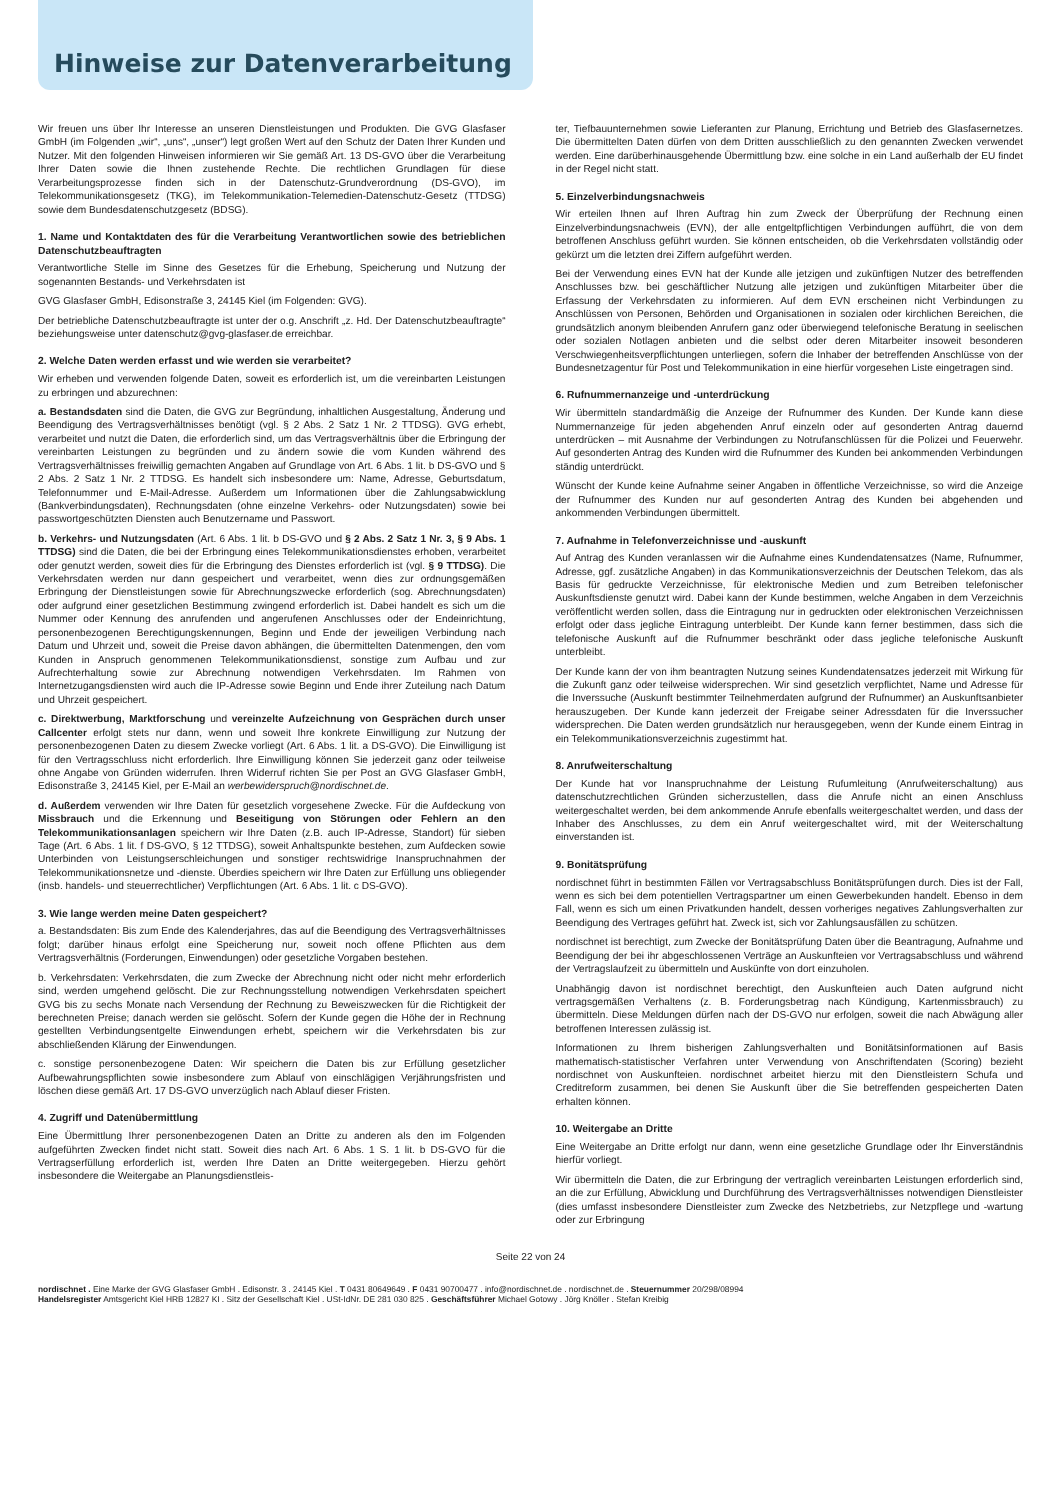Hinweise zur Datenverarbeitung
Wir freuen uns über Ihr Interesse an unseren Dienstleistungen und Produkten. Die GVG Glasfaser GmbH (im Folgenden „wir“, „uns“, „unser“) legt großen Wert auf den Schutz der Daten Ihrer Kunden und Nutzer. Mit den folgenden Hinweisen informieren wir Sie gemäß Art. 13 DS-GVO über die Verarbeitung Ihrer Daten sowie die Ihnen zustehende Rechte. Die rechtlichen Grundlagen für diese Verarbeitungsprozesse finden sich in der Datenschutz-Grundverordnung (DS-GVO), im Telekommunikationsgesetz (TKG), im Telekommunikation-Telemedien-Datenschutz-Gesetz (TTDSG) sowie dem Bundesdatenschutzgesetz (BDSG).
1. Name und Kontaktdaten des für die Verarbeitung Verantwortlichen sowie des betrieblichen Datenschutzbeauftragten
Verantwortliche Stelle im Sinne des Gesetzes für die Erhebung, Speicherung und Nutzung der sogenannten Bestands- und Verkehrsdaten ist
GVG Glasfaser GmbH, Edisonstraße 3, 24145 Kiel (im Folgenden: GVG).
Der betriebliche Datenschutzbeauftragte ist unter der o.g. Anschrift „z. Hd. Der Datenschutzbeauftragte“ beziehungsweise unter datenschutz@gvg-glasfaser.de erreichbar.
2. Welche Daten werden erfasst und wie werden sie verarbeitet?
Wir erheben und verwenden folgende Daten, soweit es erforderlich ist, um die vereinbarten Leistungen zu erbringen und abzurechnen:
a. Bestandsdaten sind die Daten, die GVG zur Begründung, inhaltlichen Ausgestaltung, Änderung und Beendigung des Vertragsverhältnisses benötigt (vgl. § 2 Abs. 2 Satz 1 Nr. 2 TTDSG). GVG erhebt, verarbeitet und nutzt die Daten, die erforderlich sind, um das Vertragsverhältnis über die Erbringung der vereinbarten Leistungen zu begründen und zu ändern sowie die vom Kunden während des Vertragsverhältnisses freiwillig gemachten Angaben auf Grundlage von Art. 6 Abs. 1 lit. b DS-GVO und § 2 Abs. 2 Satz 1 Nr. 2 TTDSG. Es handelt sich insbesondere um: Name, Adresse, Geburtsdatum, Telefonnummer und E-Mail-Adresse. Außerdem um Informationen über die Zahlungsabwicklung (Bankverbindungsdaten), Rechnungsdaten (ohne einzelne Verkehrs- oder Nutzungsdaten) sowie bei passwortgeschützten Diensten auch Benutzername und Passwort.
b. Verkehrs- und Nutzungsdaten (Art. 6 Abs. 1 lit. b DS-GVO und § 2 Abs. 2 Satz 1 Nr. 3, § 9 Abs. 1 TTDSG) sind die Daten, die bei der Erbringung eines Telekommunikationsdienstes erhoben, verarbeitet oder genutzt werden, soweit dies für die Erbringung des Dienstes erforderlich ist (vgl. § 9 TTDSG). Die Verkehrsdaten werden nur dann gespeichert und verarbeitet, wenn dies zur ordnungsgemäßen Erbringung der Dienstleistungen sowie für Abrechnungszwecke erforderlich (sog. Abrechnungsdaten) oder aufgrund einer gesetzlichen Bestimmung zwingend erforderlich ist. Dabei handelt es sich um die Nummer oder Kennung des anrufenden und angerufenen Anschlusses oder der Endeinrichtung, personenbezogenen Berechtigungskennungen, Beginn und Ende der jeweiligen Verbindung nach Datum und Uhrzeit und, soweit die Preise davon abhängen, die übermittelten Datenmengen, den vom Kunden in Anspruch genommenen Telekommunikationsdienst, sonstige zum Aufbau und zur Aufrechterhaltung sowie zur Abrechnung notwendigen Verkehrsdaten. Im Rahmen von Internetzugangsdiensten wird auch die IP-Adresse sowie Beginn und Ende ihrer Zuteilung nach Datum und Uhrzeit gespeichert.
c. Direktwerbung, Marktforschung und vereinzelte Aufzeichnung von Gesprächen durch unser Callcenter erfolgt stets nur dann, wenn und soweit Ihre konkrete Einwilligung zur Nutzung der personenbezogenen Daten zu diesem Zwecke vorliegt (Art. 6 Abs. 1 lit. a DS-GVO). Die Einwilligung ist für den Vertragsschluss nicht erforderlich. Ihre Einwilligung können Sie jederzeit ganz oder teilweise ohne Angabe von Gründen widerrufen. Ihren Widerruf richten Sie per Post an GVG Glasfaser GmbH, Edisonstraße 3, 24145 Kiel, per E-Mail an werbewiderspruch@nordischnet.de.
d. Außerdem verwenden wir Ihre Daten für gesetzlich vorgesehene Zwecke. Für die Aufdeckung von Missbrauch und die Erkennung und Beseitigung von Störungen oder Fehlern an den Telekommunikationsanlagen speichern wir Ihre Daten (z.B. auch IP-Adresse, Standort) für sieben Tage (Art. 6 Abs. 1 lit. f DS-GVO, § 12 TTDSG), soweit Anhaltspunkte bestehen, zum Aufdecken sowie Unterbinden von Leistungserschleichungen und sonstiger rechtswidrige Inanspruchnahmen der Telekommunikationsnetze und -dienste. Überdies speichern wir Ihre Daten zur Erfüllung uns obliegender (insb. handels- und steuerrechtlicher) Verpflichtungen (Art. 6 Abs. 1 lit. c DS-GVO).
3. Wie lange werden meine Daten gespeichert?
a. Bestandsdaten: Bis zum Ende des Kalenderjahres, das auf die Beendigung des Vertragsverhältnisses folgt; darüber hinaus erfolgt eine Speicherung nur, soweit noch offene Pflichten aus dem Vertragsverhältnis (Forderungen, Einwendungen) oder gesetzliche Vorgaben bestehen.
b. Verkehrsdaten: Verkehrsdaten, die zum Zwecke der Abrechnung nicht oder nicht mehr erforderlich sind, werden umgehend gelöscht. Die zur Rechnungsstellung notwendigen Verkehrsdaten speichert GVG bis zu sechs Monate nach Versendung der Rechnung zu Beweiszwecken für die Richtigkeit der berechneten Preise; danach werden sie gelöscht. Sofern der Kunde gegen die Höhe der in Rechnung gestellten Verbindungsentgelte Einwendungen erhebt, speichern wir die Verkehrsdaten bis zur abschließenden Klärung der Einwendungen.
c. sonstige personenbezogene Daten: Wir speichern die Daten bis zur Erfüllung gesetzlicher Aufbewahrungspflichten sowie insbesondere zum Ablauf von einschlägigen Verjährungsfristen und löschen diese gemäß Art. 17 DS-GVO unverzüglich nach Ablauf dieser Fristen.
4. Zugriff und Datenübermittlung
Eine Übermittlung Ihrer personenbezogenen Daten an Dritte zu anderen als den im Folgenden aufgeführten Zwecken findet nicht statt. Soweit dies nach Art. 6 Abs. 1 S. 1 lit. b DS-GVO für die Vertragserfüllung erforderlich ist, werden Ihre Daten an Dritte weitergegeben. Hierzu gehört insbesondere die Weitergabe an Planungsdienstleis-
ter, Tiefbauunternehmen sowie Lieferanten zur Planung, Errichtung und Betrieb des Glasfasernetzes. Die übermittelten Daten dürfen von dem Dritten ausschließlich zu den genannten Zwecken verwendet werden. Eine darüberhinausgehende Übermittlung bzw. eine solche in ein Land außerhalb der EU findet in der Regel nicht statt.
5. Einzelverbindungsnachweis
Wir erteilen Ihnen auf Ihren Auftrag hin zum Zweck der Überprüfung der Rechnung einen Einzelverbindungsnachweis (EVN), der alle entgeltpflichtigen Verbindungen aufführt, die von dem betroffenen Anschluss geführt wurden. Sie können entscheiden, ob die Verkehrsdaten vollständig oder gekürzt um die letzten drei Ziffern aufgeführt werden.
Bei der Verwendung eines EVN hat der Kunde alle jetzigen und zukünftigen Nutzer des betreffenden Anschlusses bzw. bei geschäftlicher Nutzung alle jetzigen und zukünftigen Mitarbeiter über die Erfassung der Verkehrsdaten zu informieren. Auf dem EVN erscheinen nicht Verbindungen zu Anschlüssen von Personen, Behörden und Organisationen in sozialen oder kirchlichen Bereichen, die grundsätzlich anonym bleibenden Anrufern ganz oder überwiegend telefonische Beratung in seelischen oder sozialen Notlagen anbieten und die selbst oder deren Mitarbeiter insoweit besonderen Verschwiegenheitsverpflichtungen unterliegen, sofern die Inhaber der betreffenden Anschlüsse von der Bundesnetzagentur für Post und Telekommunikation in eine hierfür vorgesehen Liste eingetragen sind.
6. Rufnummernanzeige und -unterdrückung
Wir übermitteln standardmäßig die Anzeige der Rufnummer des Kunden. Der Kunde kann diese Nummernanzeige für jeden abgehenden Anruf einzeln oder auf gesonderten Antrag dauernd unterdrücken – mit Ausnahme der Verbindungen zu Notrufanschlüssen für die Polizei und Feuerwehr. Auf gesonderten Antrag des Kunden wird die Rufnummer des Kunden bei ankommenden Verbindungen ständig unterdrückt.
Wünscht der Kunde keine Aufnahme seiner Angaben in öffentliche Verzeichnisse, so wird die Anzeige der Rufnummer des Kunden nur auf gesonderten Antrag des Kunden bei abgehenden und ankommenden Verbindungen übermittelt.
7. Aufnahme in Telefonverzeichnisse und -auskunft
Auf Antrag des Kunden veranlassen wir die Aufnahme eines Kundendatensatzes (Name, Rufnummer, Adresse, ggf. zusätzliche Angaben) in das Kommunikationsverzeichnis der Deutschen Telekom, das als Basis für gedruckte Verzeichnisse, für elektronische Medien und zum Betreiben telefonischer Auskunftsdienste genutzt wird. Dabei kann der Kunde bestimmen, welche Angaben in dem Verzeichnis veröffentlicht werden sollen, dass die Eintragung nur in gedruckten oder elektronischen Verzeichnissen erfolgt oder dass jegliche Eintragung unterbleibt. Der Kunde kann ferner bestimmen, dass sich die telefonische Auskunft auf die Rufnummer beschränkt oder dass jegliche telefonische Auskunft unterbleibt.
Der Kunde kann der von ihm beantragten Nutzung seines Kundendatensatzes jederzeit mit Wirkung für die Zukunft ganz oder teilweise widersprechen. Wir sind gesetzlich verpflichtet, Name und Adresse für die Inverssuche (Auskunft bestimmter Teilnehmerdaten aufgrund der Rufnummer) an Auskunftsanbieter herauszugeben. Der Kunde kann jederzeit der Freigabe seiner Adressdaten für die Inverssucher widersprechen. Die Daten werden grundsätzlich nur herausgegeben, wenn der Kunde einem Eintrag in ein Telekommunikationsverzeichnis zugestimmt hat.
8. Anrufweiterschaltung
Der Kunde hat vor Inanspruchnahme der Leistung Rufumleitung (Anrufweiterschaltung) aus datenschutzrechtlichen Gründen sicherzustellen, dass die Anrufe nicht an einen Anschluss weitergeschaltet werden, bei dem ankommende Anrufe ebenfalls weitergeschaltet werden, und dass der Inhaber des Anschlusses, zu dem ein Anruf weitergeschaltet wird, mit der Weiterschaltung einverstanden ist.
9. Bonitätsprüfung
nordischnet führt in bestimmten Fällen vor Vertragsabschluss Bonitätsprüfungen durch. Dies ist der Fall, wenn es sich bei dem potentiellen Vertragspartner um einen Gewerbekunden handelt. Ebenso in dem Fall, wenn es sich um einen Privatkunden handelt, dessen vorheriges negatives Zahlungsverhalten zur Beendigung des Vertrages geführt hat. Zweck ist, sich vor Zahlungsausfällen zu schützen.
nordischnet ist berechtigt, zum Zwecke der Bonitätsprüfung Daten über die Beantragung, Aufnahme und Beendigung der bei ihr abgeschlossenen Verträge an Auskunfteien vor Vertragsabschluss und während der Vertragslaufzeit zu übermitteln und Auskünfte von dort einzuholen.
Unabhängig davon ist nordischnet berechtigt, den Auskunfteien auch Daten aufgrund nicht vertragsgemäßen Verhaltens (z. B. Forderungsbetrag nach Kündigung, Kartenmissbrauch) zu übermitteln. Diese Meldungen dürfen nach der DS-GVO nur erfolgen, soweit die nach Abwägung aller betroffenen Interessen zulässig ist.
Informationen zu Ihrem bisherigen Zahlungsverhalten und Bonitätsinformationen auf Basis mathematisch-statistischer Verfahren unter Verwendung von Anschriftendaten (Scoring) bezieht nordischnet von Auskunfteien. nordischnet arbeitet hierzu mit den Dienstleistern Schufa und Creditreform zusammen, bei denen Sie Auskunft über die Sie betreffenden gespeicherten Daten erhalten können.
10. Weitergabe an Dritte
Eine Weitergabe an Dritte erfolgt nur dann, wenn eine gesetzliche Grundlage oder Ihr Einverständnis hierfür vorliegt.
Wir übermitteln die Daten, die zur Erbringung der vertraglich vereinbarten Leistungen erforderlich sind, an die zur Erfüllung, Abwicklung und Durchführung des Vertragsverhältnisses notwendigen Dienstleister (dies umfasst insbesondere Dienstleister zum Zwecke des Netzbetriebs, zur Netzpflege und -wartung oder zur Erbringung
Seite 22 von 24
nordischnet . Eine Marke der GVG Glasfaser GmbH . Edisonstr. 3 . 24145 Kiel . T 0431 80649649 . F 0431 90700477 . info@nordischnet.de . nordischnet.de . Steuernummer 20/298/08994
Handelsregister Amtsgericht Kiel HRB 12827 KI . Sitz der Gesellschaft Kiel . USt-IdNr. DE 281 030 825 . Geschäftsführer Michael Gotowy . Jörg Knöller . Stefan Kreibig